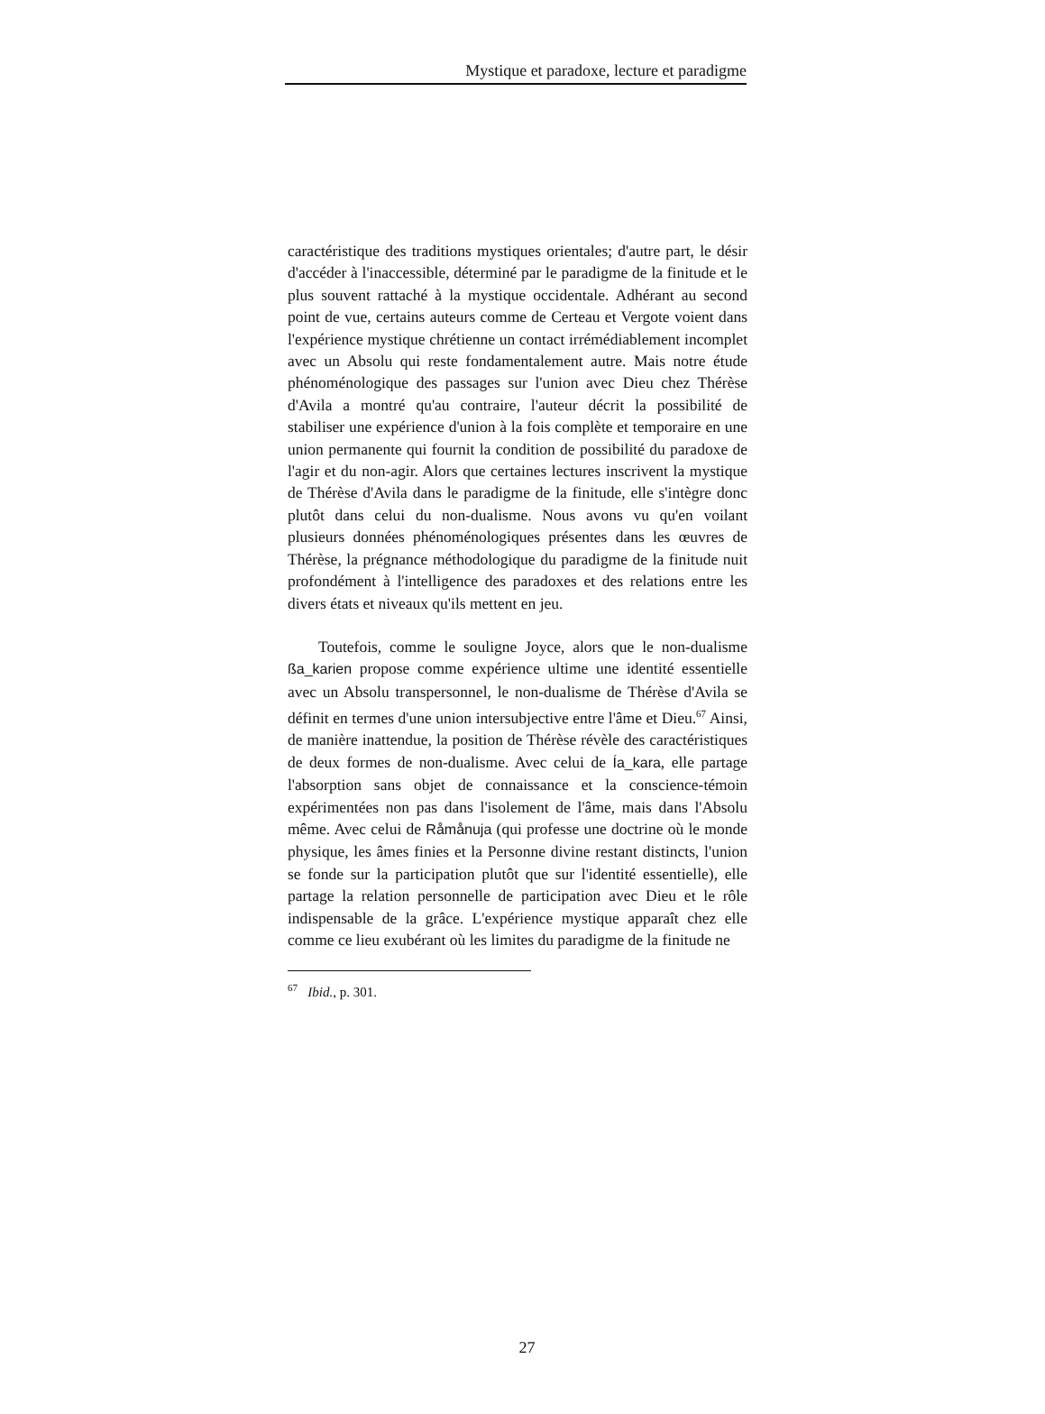Mystique et paradoxe, lecture et paradigme
caractéristique des traditions mystiques orientales; d'autre part, le désir d'accéder à l'inaccessible, déterminé par le paradigme de la finitude et le plus souvent rattaché à la mystique occidentale. Adhérant au second point de vue, certains auteurs comme de Certeau et Vergote voient dans l'expérience mystique chrétienne un contact irrémédiablement incomplet avec un Absolu qui reste fondamentalement autre. Mais notre étude phénoménologique des passages sur l'union avec Dieu chez Thérèse d'Avila a montré qu'au contraire, l'auteur décrit la possibilité de stabiliser une expérience d'union à la fois complète et temporaire en une union permanente qui fournit la condition de possibilité du paradoxe de l'agir et du non-agir. Alors que certaines lectures inscrivent la mystique de Thérèse d'Avila dans le paradigme de la finitude, elle s'intègre donc plutôt dans celui du non-dualisme. Nous avons vu qu'en voilant plusieurs données phénoménologiques présentes dans les œuvres de Thérèse, la prégnance méthodologique du paradigme de la finitude nuit profondément à l'intelligence des paradoxes et des relations entre les divers états et niveaux qu'ils mettent en jeu.
Toutefois, comme le souligne Joyce, alors que le non-dualisme ßa_karien propose comme expérience ultime une identité essentielle avec un Absolu transpersonnel, le non-dualisme de Thérèse d'Avila se définit en termes d'une union intersubjective entre l'âme et Dieu.<sup>67</sup> Ainsi, de manière inattendue, la position de Thérèse révèle des caractéristiques de deux formes de non-dualisme. Avec celui de Ía_kara, elle partage l'absorption sans objet de connaissance et la conscience-témoin expérimentées non pas dans l'isolement de l'âme, mais dans l'Absolu même. Avec celui de Råmånuja (qui professe une doctrine où le monde physique, les âmes finies et la Personne divine restant distincts, l'union se fonde sur la participation plutôt que sur l'identité essentielle), elle partage la relation personnelle de participation avec Dieu et le rôle indispensable de la grâce. L'expérience mystique apparaît chez elle comme ce lieu exubérant où les limites du paradigme de la finitude ne
<sup>67</sup> Ibid., p. 301.
27